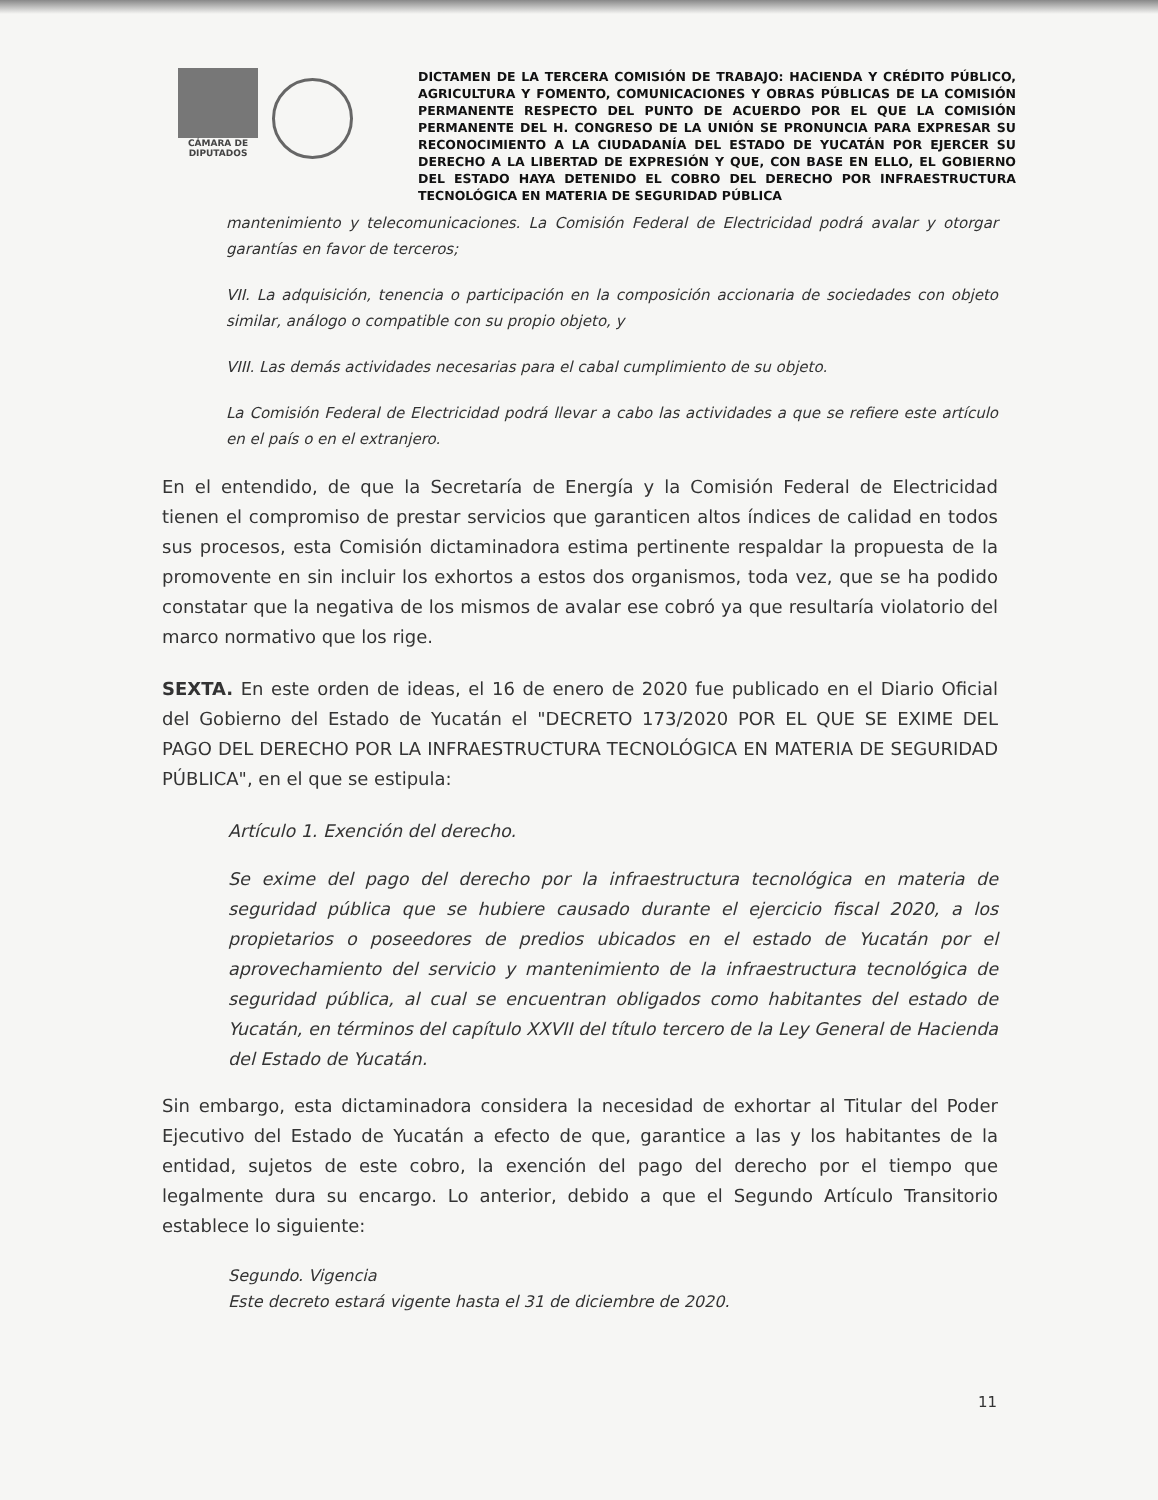CÁMARA DE DIPUTADOS
DICTAMEN DE LA TERCERA COMISIÓN DE TRABAJO: HACIENDA Y CRÉDITO PÚBLICO, AGRICULTURA Y FOMENTO, COMUNICACIONES Y OBRAS PÚBLICAS DE LA COMISIÓN PERMANENTE RESPECTO DEL PUNTO DE ACUERDO POR EL QUE LA COMISIÓN PERMANENTE DEL H. CONGRESO DE LA UNIÓN SE PRONUNCIA PARA EXPRESAR SU RECONOCIMIENTO A LA CIUDADANÍA DEL ESTADO DE YUCATÁN POR EJERCER SU DERECHO A LA LIBERTAD DE EXPRESIÓN Y QUE, CON BASE EN ELLO, EL GOBIERNO DEL ESTADO HAYA DETENIDO EL COBRO DEL DERECHO POR INFRAESTRUCTURA TECNOLÓGICA EN MATERIA DE SEGURIDAD PÚBLICA
mantenimiento y telecomunicaciones. La Comisión Federal de Electricidad podrá avalar y otorgar garantías en favor de terceros;
VII. La adquisición, tenencia o participación en la composición accionaria de sociedades con objeto similar, análogo o compatible con su propio objeto, y
VIII. Las demás actividades necesarias para el cabal cumplimiento de su objeto.
La Comisión Federal de Electricidad podrá llevar a cabo las actividades a que se refiere este artículo en el país o en el extranjero.
En el entendido, de que la Secretaría de Energía y la Comisión Federal de Electricidad tienen el compromiso de prestar servicios que garanticen altos índices de calidad en todos sus procesos, esta Comisión dictaminadora estima pertinente respaldar la propuesta de la promovente en sin incluir los exhortos a estos dos organismos, toda vez, que se ha podido constatar que la negativa de los mismos de avalar ese cobró ya que resultaría violatorio del marco normativo que los rige.
SEXTA. En este orden de ideas, el 16 de enero de 2020 fue publicado en el Diario Oficial del Gobierno del Estado de Yucatán el "DECRETO 173/2020 POR EL QUE SE EXIME DEL PAGO DEL DERECHO POR LA INFRAESTRUCTURA TECNOLÓGICA EN MATERIA DE SEGURIDAD PÚBLICA", en el que se estipula:
Artículo 1. Exención del derecho.
Se exime del pago del derecho por la infraestructura tecnológica en materia de seguridad pública que se hubiere causado durante el ejercicio fiscal 2020, a los propietarios o poseedores de predios ubicados en el estado de Yucatán por el aprovechamiento del servicio y mantenimiento de la infraestructura tecnológica de seguridad pública, al cual se encuentran obligados como habitantes del estado de Yucatán, en términos del capítulo XXVII del título tercero de la Ley General de Hacienda del Estado de Yucatán.
Sin embargo, esta dictaminadora considera la necesidad de exhortar al Titular del Poder Ejecutivo del Estado de Yucatán a efecto de que, garantice a las y los habitantes de la entidad, sujetos de este cobro, la exención del pago del derecho por el tiempo que legalmente dura su encargo. Lo anterior, debido a que el Segundo Artículo Transitorio establece lo siguiente:
Segundo. Vigencia
Este decreto estará vigente hasta el 31 de diciembre de 2020.
11